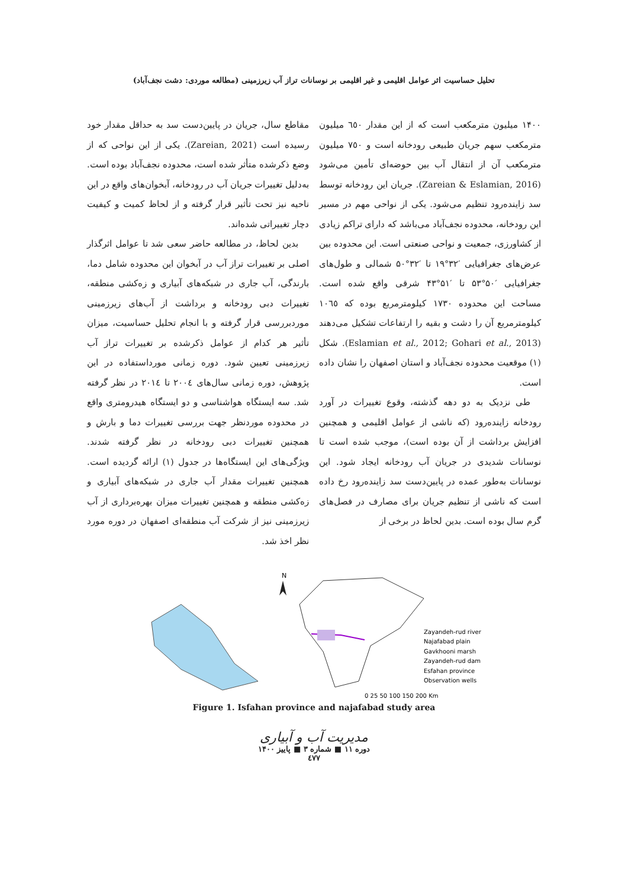تحلیل حساسیت اثر عوامل اقلیمی و غیر اقلیمی بر نوسانات تراز آب زیرزمینی (مطالعه موردی: دشت نجف‌آباد)
۱۴۰۰ میلیون مترمکعب است که از این مقدار ٦٥٠ میلیون مترمکعب سهم جریان طبیعی رودخانه است و ٧٥٠ میلیون مترمکعب آن از انتقال آب بین حوضه‌ای تأمین می‌شود (Zareian & Eslamian, 2016). جریان این رودخانه توسط سد زاینده‌رود تنظیم می‌شود. یکی از نواحی مهم در مسیر این رودخانه، محدوده نجف‌آباد می‌باشد که دارای تراکم زیادی از کشاورزی، جمعیت و نواحی صنعتی است. این محدوده بین عرض‌های جغرافیایی ′۳۲°۱۹ تا ′۳۲°۵۰ شمالی و طول‌های جغرافیایی ′۵۰°۵۳ تا ′۵۱°۴۳ شرقی واقع شده است. مساحت این محدوده ۱۷۳۰ کیلومترمربع بوده که ۱۰٦٥ کیلومترمربع آن را دشت و بقیه را ارتفاعات تشکیل می‌دهند (Eslamian et al., 2012; Gohari et al., 2013). شکل (۱) موقعیت محدوده نجف‌آباد و استان اصفهان را نشان داده است.
طی نزدیک به دو دهه گذشته، وقوع تغییرات در آورد رودخانه زاینده‌رود (که ناشی از عوامل اقلیمی و همچنین افزایش برداشت از آن بوده است)، موجب شده است تا نوسانات شدیدی در جریان آب رودخانه ایجاد شود. این نوسانات به‌طور عمده در پایین‌دست سد زاینده‌رود رخ داده است که ناشی از تنظیم جریان برای مصارف در فصل‌های گرم سال بوده است. بدین لحاظ در برخی از
مقاطع سال، جریان در پایین‌دست سد به حداقل مقدار خود رسیده است (Zareian, 2021). یکی از این نواحی که از وضع ذکرشده متأثر شده است، محدوده نجف‌آباد بوده است. به‌دلیل تغییرات جریان آب در رودخانه، آبخوان‌های واقع در این ناحیه نیز تحت تأثیر قرار گرفته و از لحاظ کمیت و کیفیت دچار تغییراتی شده‌اند.
بدین لحاظ، در مطالعه حاضر سعی شد تا عوامل اثرگذار اصلی بر تغییرات تراز آب در آبخوان این محدوده شامل دما، بارندگی، آب جاری در شبکه‌های آبیاری و زه‌کشی منطقه، تغییرات دبی رودخانه و برداشت از آب‌های زیرزمینی موردبررسی قرار گرفته و با انجام تحلیل حساسیت، میزان تأثیر هر کدام از عوامل ذکرشده بر تغییرات تراز آب زیرزمینی تعیین شود. دوره زمانی مورداستفاده در این پژوهش، دوره زمانی سال‌های ٢٠٠٤ تا ٢٠١٤ در نظر گرفته شد. سه ایستگاه هواشناسی و دو ایستگاه هیدرومتری واقع در محدوده موردنظر جهت بررسی تغییرات دما و بارش و همچنین تغییرات دبی رودخانه در نظر گرفته شدند. ویژگی‌های این ایستگاه‌ها در جدول (۱) ارائه گردیده است. همچنین تغییرات مقدار آب جاری در شبکه‌های آبیاری و زه‌کشی منطقه و همچنین تغییرات میزان بهره‌برداری از آب زیرزمینی نیز از شرکت آب منطقه‌ای اصفهان در دوره مورد نظر اخذ شد.
N
Zayandeh-rud river
Najafabad plain
Gavkhooni marsh
Zayandeh-rud dam
Esfahan province
Observation wells
0 25 50 100 150 200 Km
Figure 1. Isfahan province and najafabad study area
مدیریت آب و آبیاری
دوره ۱۱ ■ شماره ۳ ■ پاییز ۱۴۰۰
٤٧٧